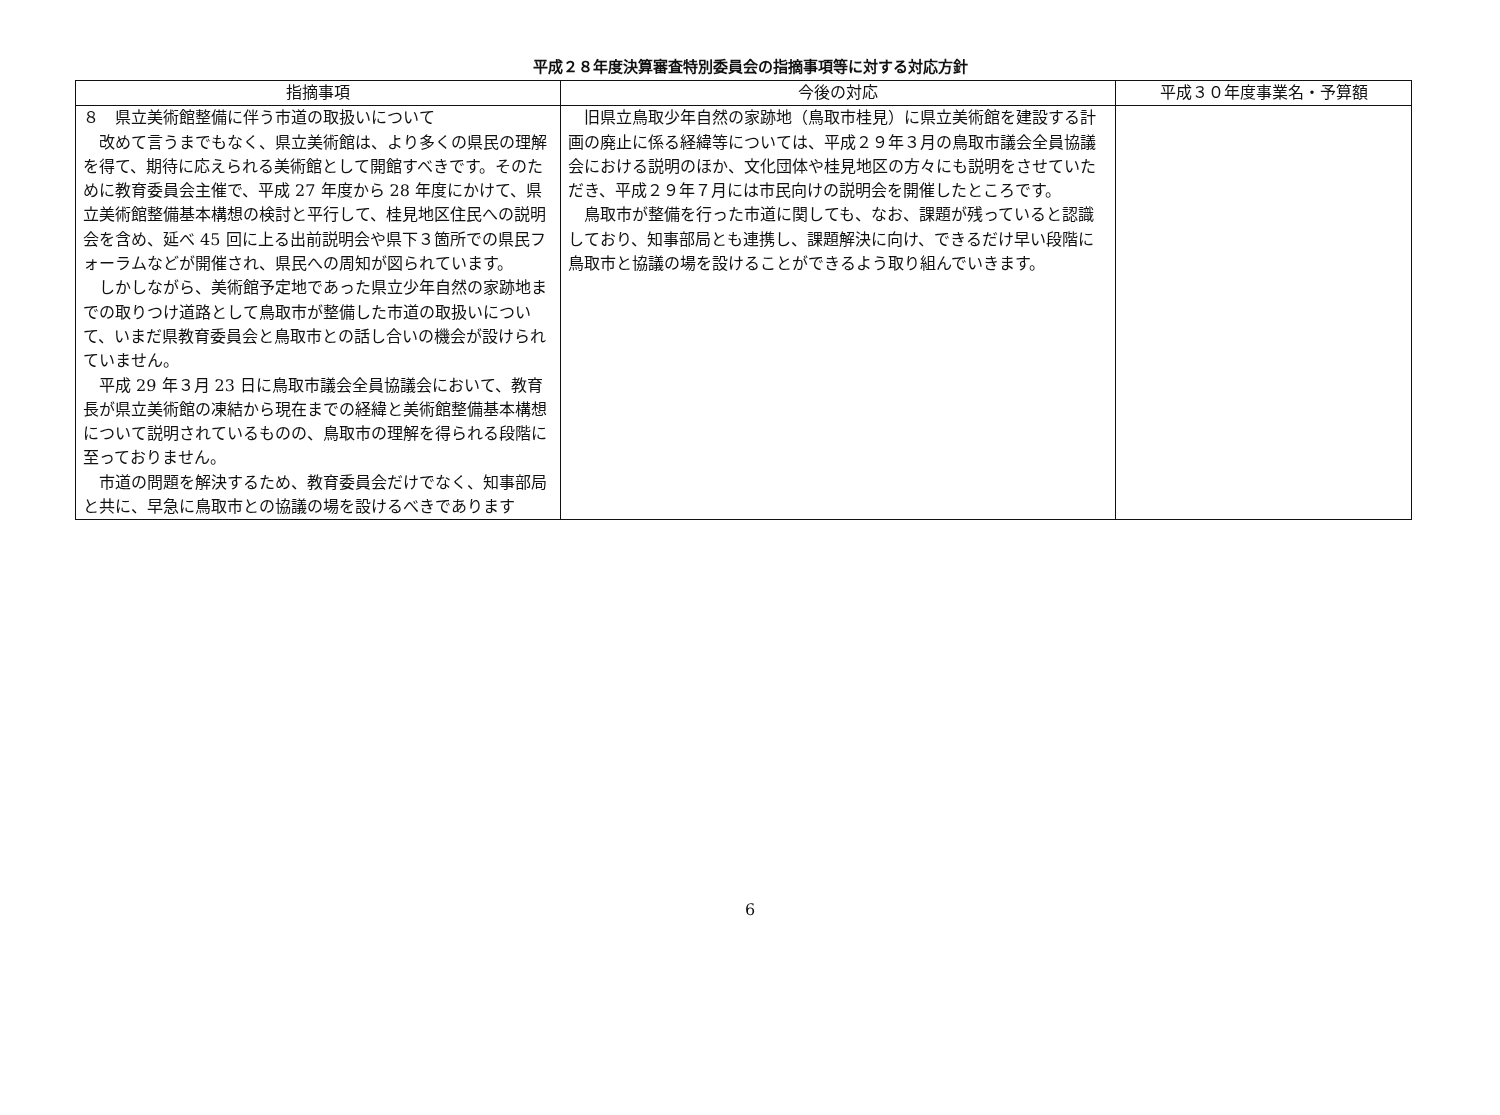平成２８年度決算審査特別委員会の指摘事項等に対する対応方針
| 指摘事項 | 今後の対応 | 平成３０年度事業名・予算額 |
| --- | --- | --- |
| ８ 県立美術館整備に伴う市道の取扱いについて 改めて言うまでもなく、県立美術館は、より多くの県民の理解を得て、期待に応えられる美術館として開館すべきです。そのために教育委員会主催で、平成 27 年度から 28 年度にかけて、県立美術館整備基本構想の検討と平行して、桂見地区住民への説明会を含め、延べ 45 回に上る出前説明会や県下３箇所での県民フォーラムなどが開催され、県民への周知が図られています。 しかしながら、美術館予定地であった県立少年自然の家跡地までの取りつけ道路として鳥取市が整備した市道の取扱いについて、いまだ県教育委員会と鳥取市との話し合いの機会が設けられていません。 平成 29 年３月 23 日に鳥取市議会全員協議会において、教育長が県立美術館の凍結から現在までの経緯と美術館整備基本構想について説明されているものの、鳥取市の理解を得られる段階に至っておりません。 市道の問題を解決するため、教育委員会だけでなく、知事部局と共に、早急に鳥取市との協議の場を設けるべきであります | 旧県立鳥取少年自然の家跡地（鳥取市桂見）に県立美術館を建設する計画の廃止に係る経緯等については、平成２９年３月の鳥取市議会全員協議会における説明のほか、文化団体や桂見地区の方々にも説明をさせていただき、平成２９年７月には市民向けの説明会を開催したところです。 鳥取市が整備を行った市道に関しても、なお、課題が残っていると認識しており、知事部局とも連携し、課題解決に向け、できるだけ早い段階に鳥取市と協議の場を設けることができるよう取り組んでいきます。 | |
6